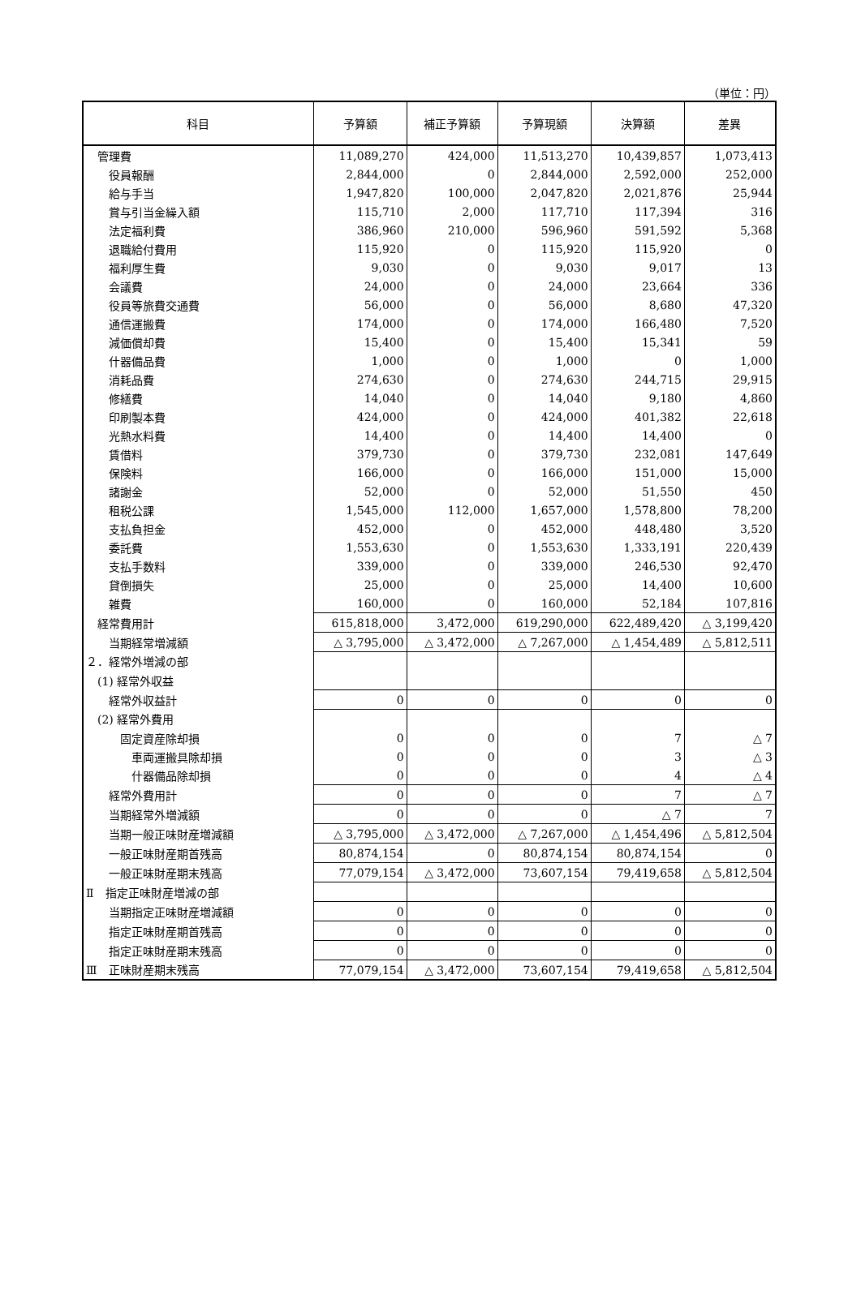（単位：円）
| 科目 | 予算額 | 補正予算額 | 予算現額 | 決算額 | 差異 |
| --- | --- | --- | --- | --- | --- |
| 管理費 | 11,089,270 | 424,000 | 11,513,270 | 10,439,857 | 1,073,413 |
| 役員報酬 | 2,844,000 | 0 | 2,844,000 | 2,592,000 | 252,000 |
| 給与手当 | 1,947,820 | 100,000 | 2,047,820 | 2,021,876 | 25,944 |
| 賞与引当金繰入額 | 115,710 | 2,000 | 117,710 | 117,394 | 316 |
| 法定福利費 | 386,960 | 210,000 | 596,960 | 591,592 | 5,368 |
| 退職給付費用 | 115,920 | 0 | 115,920 | 115,920 | 0 |
| 福利厚生費 | 9,030 | 0 | 9,030 | 9,017 | 13 |
| 会議費 | 24,000 | 0 | 24,000 | 23,664 | 336 |
| 役員等旅費交通費 | 56,000 | 0 | 56,000 | 8,680 | 47,320 |
| 通信運搬費 | 174,000 | 0 | 174,000 | 166,480 | 7,520 |
| 減価償却費 | 15,400 | 0 | 15,400 | 15,341 | 59 |
| 什器備品費 | 1,000 | 0 | 1,000 | 0 | 1,000 |
| 消耗品費 | 274,630 | 0 | 274,630 | 244,715 | 29,915 |
| 修繕費 | 14,040 | 0 | 14,040 | 9,180 | 4,860 |
| 印刷製本費 | 424,000 | 0 | 424,000 | 401,382 | 22,618 |
| 光熱水料費 | 14,400 | 0 | 14,400 | 14,400 | 0 |
| 賃借料 | 379,730 | 0 | 379,730 | 232,081 | 147,649 |
| 保険料 | 166,000 | 0 | 166,000 | 151,000 | 15,000 |
| 諸謝金 | 52,000 | 0 | 52,000 | 51,550 | 450 |
| 租税公課 | 1,545,000 | 112,000 | 1,657,000 | 1,578,800 | 78,200 |
| 支払負担金 | 452,000 | 0 | 452,000 | 448,480 | 3,520 |
| 委託費 | 1,553,630 | 0 | 1,553,630 | 1,333,191 | 220,439 |
| 支払手数料 | 339,000 | 0 | 339,000 | 246,530 | 92,470 |
| 貸倒損失 | 25,000 | 0 | 25,000 | 14,400 | 10,600 |
| 雑費 | 160,000 | 0 | 160,000 | 52,184 | 107,816 |
| 経常費用計 | 615,818,000 | 3,472,000 | 619,290,000 | 622,489,420 | △ 3,199,420 |
| 当期経常増減額 | △ 3,795,000 | △ 3,472,000 | △ 7,267,000 | △ 1,454,489 | △ 5,812,511 |
| ２．経常外増減の部 | | | | | |
| (1) 経常外収益 | | | | | |
| 経常外収益計 | 0 | 0 | 0 | 0 | 0 |
| (2) 経常外費用 | | | | | |
| 固定資産除却損 | 0 | 0 | 0 | 7 | △ 7 |
| 車両運搬具除却損 | 0 | 0 | 0 | 3 | △ 3 |
| 什器備品除却損 | 0 | 0 | 0 | 4 | △ 4 |
| 経常外費用計 | 0 | 0 | 0 | 7 | △ 7 |
| 当期経常外増減額 | 0 | 0 | 0 | △ 7 | 7 |
| 当期一般正味財産増減額 | △ 3,795,000 | △ 3,472,000 | △ 7,267,000 | △ 1,454,496 | △ 5,812,504 |
| 一般正味財産期首残高 | 80,874,154 | 0 | 80,874,154 | 80,874,154 | 0 |
| 一般正味財産期末残高 | 77,079,154 | △ 3,472,000 | 73,607,154 | 79,419,658 | △ 5,812,504 |
| Ⅱ 指定正味財産増減の部 | | | | | |
| 当期指定正味財産増減額 | 0 | 0 | 0 | 0 | 0 |
| 指定正味財産期首残高 | 0 | 0 | 0 | 0 | 0 |
| 指定正味財産期末残高 | 0 | 0 | 0 | 0 | 0 |
| Ⅲ 正味財産期末残高 | 77,079,154 | △ 3,472,000 | 73,607,154 | 79,419,658 | △ 5,812,504 |